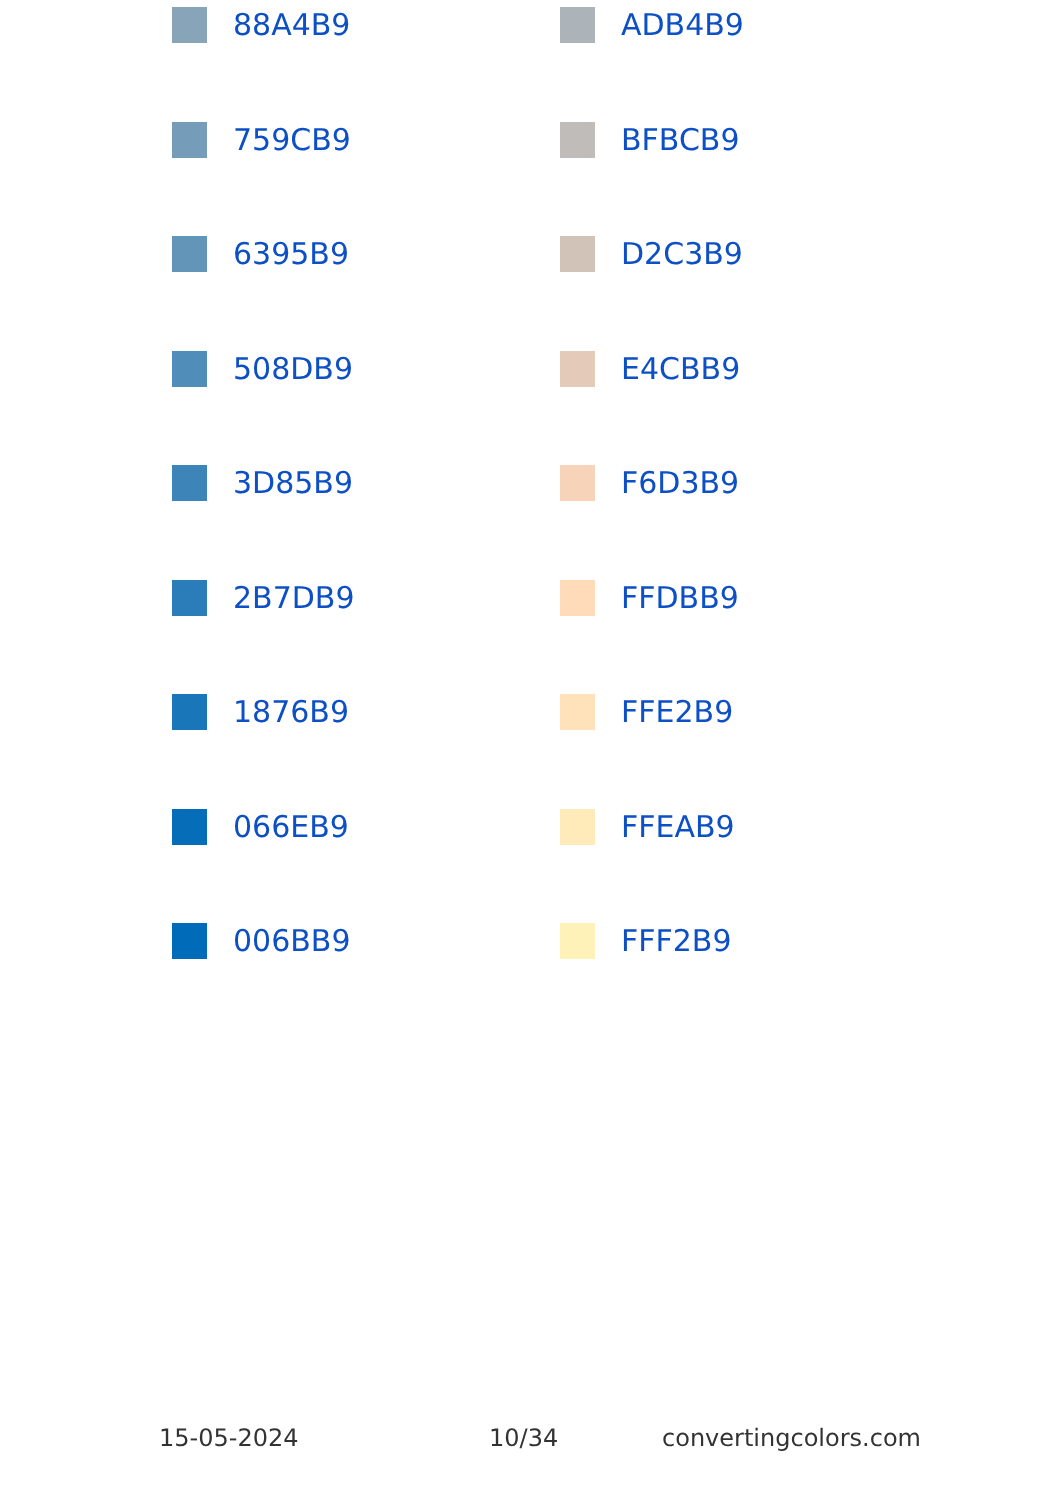88A4B9 ADB4B9
759CB9 BFBCB9
6395B9 D2C3B9
508DB9 E4CBB9
3D85B9 F6D3B9
2B7DB9 FFDBB9
1876B9 FFE2B9
066EB9 FFEAB9
006BB9 FFF2B9
15-05-2024 10/34 convertingcolors.com